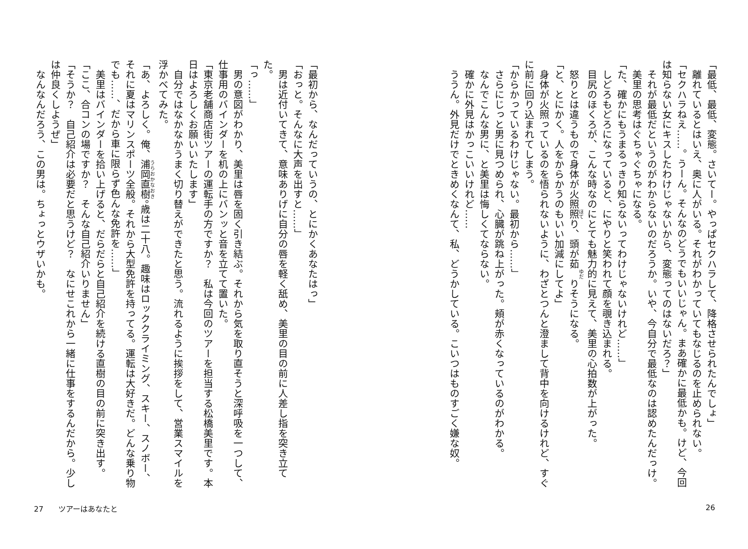「最低、最低、変態。さいてー。やっぱセクハラして、降格させられたんでしょ」
　離れているとはいえ、奥に人がいる。それがわかっていてもなじるのを止められない。
「セクハラねえ……。うーん。そんなのどうでもいいじゃん。まあ確かに最低かも。けど、今回は知らない女にキスしたわけじゃないから、変態ってのはないだろ？」
　それが最低だというのがわからないのだろうか。いや、今自分で最低なのは認めたんだっけ。
　美里の思考はぐちゃぐちゃになる。
「た、確かにもうまるっきり知らないってわけじゃないけれど……」
　しどろもどろになっていると、にやりと笑われて顔を覗き込まれる。
　目尻のほくろが、こんな時なのにとても魅力的に見えて、美里の心拍数が上がった。
　怒りとは違うもので身体が火照照り、頭が茹りそうになる。
「と、とにかく。人をからかうのもいい加減にしてよ」
　身体が火照っているのを悟られないように、わざとつんと澄まして背中を向けるけれど、すぐに前に回り込まれてしまう。
「からかっているわけじゃない。最初から……」
　さらにじっと男に見つめられ、心臓が跳ね上がった。頬が赤くなっているのがわかる。
　なんでこんな男に、と美里は悔しくてならない。
　確かに外見はかっこいいけれど……
　ううん。外見だけでときめくなんて、私、どうかしている。こいつはものすごく嫌な奴。
「最初から、なんだっていうの、とにかくあなたはっ」
「おっと。そんなに大声を出すと……」
　男は近付いてきて、意味ありげに自分の唇を軽く舐め、美里の目の前に人差し指を突き立てた。
「っ……」
　男の意図がわかり、美里は唇を固く引き結ぶ。それから気を取り直そうと深呼吸を一つして、仕事用のバインダーを机の上にバンッと音を立てて置いた。
「東京老舗商店街ツアーの運転手の方ですか？　私は今回のツアーを担当する松橋美里です。本日はよろしくお願いいたします」
　自分ではなかなかうまく切り替えができたと思う。流れるように挨拶をして、営業スマイルを浮かべてみた。
「あ、よろしく。俺、浦岡直樹。歳は二十八。趣味はロッククライミング、スキー、スノボー、それに夏はマリンスポーツ全般。それから大型免許を持ってる。運転は大好きだ。どんな乗り物でも……、だから車に限らず色んな免許を……」
　美里はバインダーを拾い上げると、だらだらと自己紹介を続ける直樹の目の前に突き出す。
「ここ、合コンの場ですか？　そんな自己紹介いりません」
「そうか？　自己紹介は必要だと思うけど？　なにせこれから一緒に仕事をするんだから。少しは仲良くしようぜ」
　なんなんだろう、この男は。ちょっとウザいかも。
27　　ツアーはあなたと 26